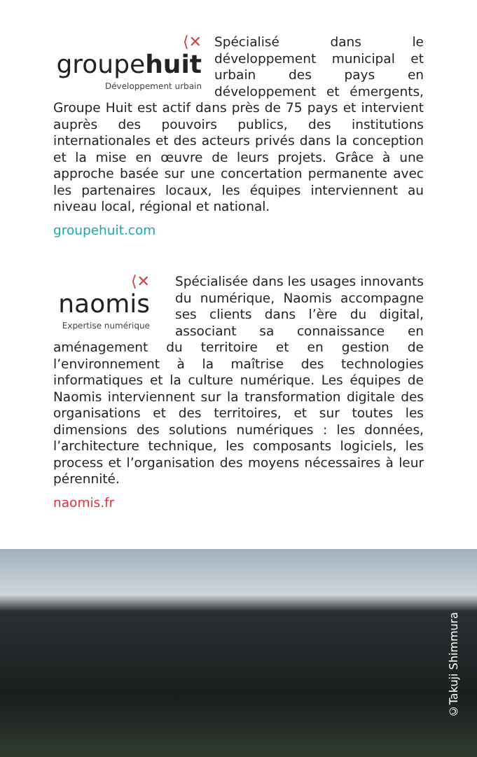⟨✕
groupehuit
Développement urbain
Spécialisé dans le développement municipal et urbain des pays en développement et émergents, Groupe Huit est actif dans près de 75 pays et intervient auprès des pouvoirs publics, des institutions internationales et des acteurs privés dans la conception et la mise en œuvre de leurs projets. Grâce à une approche basée sur une concertation permanente avec les partenaires locaux, les équipes interviennent au niveau local, régional et national.
groupehuit.com
⟨✕
naomis
Expertise numérique
Spécialisée dans les usages innovants du numérique, Naomis accompagne ses clients dans l’ère du digital, associant sa connaissance en aménagement du territoire et en gestion de l’environnement à la maîtrise des technologies informatiques et la culture numérique. Les équipes de Naomis interviennent sur la transformation digitale des organisations et des territoires, et sur toutes les dimensions des solutions numériques : les données, l’architecture technique, les composants logiciels, les process et l’organisation des moyens nécessaires à leur pérennité.
naomis.fr
©Takuji Shimmura